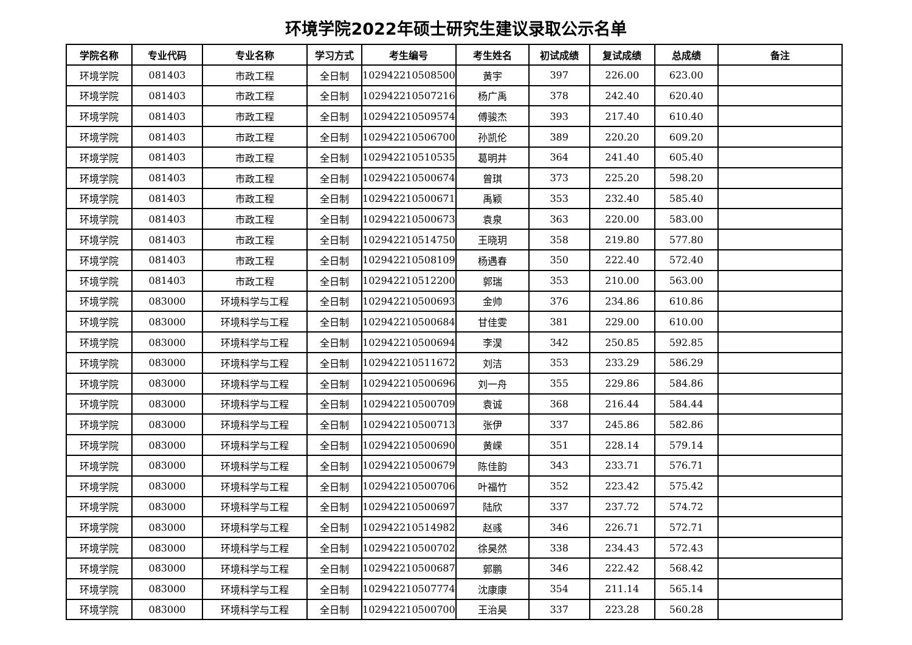环境学院2022年硕士研究生建议录取公示名单
| 学院名称 | 专业代码 | 专业名称 | 学习方式 | 考生编号 | 考生姓名 | 初试成绩 | 复试成绩 | 总成绩 | 备注 |
| --- | --- | --- | --- | --- | --- | --- | --- | --- | --- |
| 环境学院 | 081403 | 市政工程 | 全日制 | 102942210508500 | 黄宇 | 397 | 226.00 | 623.00 | |
| 环境学院 | 081403 | 市政工程 | 全日制 | 102942210507216 | 杨广禹 | 378 | 242.40 | 620.40 | |
| 环境学院 | 081403 | 市政工程 | 全日制 | 102942210509574 | 傅骏杰 | 393 | 217.40 | 610.40 | |
| 环境学院 | 081403 | 市政工程 | 全日制 | 102942210506700 | 孙凯伦 | 389 | 220.20 | 609.20 | |
| 环境学院 | 081403 | 市政工程 | 全日制 | 102942210510535 | 葛明井 | 364 | 241.40 | 605.40 | |
| 环境学院 | 081403 | 市政工程 | 全日制 | 102942210500674 | 曾琪 | 373 | 225.20 | 598.20 | |
| 环境学院 | 081403 | 市政工程 | 全日制 | 102942210500671 | 禹颖 | 353 | 232.40 | 585.40 | |
| 环境学院 | 081403 | 市政工程 | 全日制 | 102942210500673 | 袁泉 | 363 | 220.00 | 583.00 | |
| 环境学院 | 081403 | 市政工程 | 全日制 | 102942210514750 | 王晓玥 | 358 | 219.80 | 577.80 | |
| 环境学院 | 081403 | 市政工程 | 全日制 | 102942210508109 | 杨遇春 | 350 | 222.40 | 572.40 | |
| 环境学院 | 081403 | 市政工程 | 全日制 | 102942210512200 | 郭瑞 | 353 | 210.00 | 563.00 | |
| 环境学院 | 083000 | 环境科学与工程 | 全日制 | 102942210500693 | 金帅 | 376 | 234.86 | 610.86 | |
| 环境学院 | 083000 | 环境科学与工程 | 全日制 | 102942210500684 | 甘佳雯 | 381 | 229.00 | 610.00 | |
| 环境学院 | 083000 | 环境科学与工程 | 全日制 | 102942210500694 | 李淏 | 342 | 250.85 | 592.85 | |
| 环境学院 | 083000 | 环境科学与工程 | 全日制 | 102942210511672 | 刘洁 | 353 | 233.29 | 586.29 | |
| 环境学院 | 083000 | 环境科学与工程 | 全日制 | 102942210500696 | 刘一舟 | 355 | 229.86 | 584.86 | |
| 环境学院 | 083000 | 环境科学与工程 | 全日制 | 102942210500709 | 袁诚 | 368 | 216.44 | 584.44 | |
| 环境学院 | 083000 | 环境科学与工程 | 全日制 | 102942210500713 | 张伊 | 337 | 245.86 | 582.86 | |
| 环境学院 | 083000 | 环境科学与工程 | 全日制 | 102942210500690 | 黄嵘 | 351 | 228.14 | 579.14 | |
| 环境学院 | 083000 | 环境科学与工程 | 全日制 | 102942210500679 | 陈佳韵 | 343 | 233.71 | 576.71 | |
| 环境学院 | 083000 | 环境科学与工程 | 全日制 | 102942210500706 | 叶福竹 | 352 | 223.42 | 575.42 | |
| 环境学院 | 083000 | 环境科学与工程 | 全日制 | 102942210500697 | 陆欣 | 337 | 237.72 | 574.72 | |
| 环境学院 | 083000 | 环境科学与工程 | 全日制 | 102942210514982 | 赵彧 | 346 | 226.71 | 572.71 | |
| 环境学院 | 083000 | 环境科学与工程 | 全日制 | 102942210500702 | 徐昊然 | 338 | 234.43 | 572.43 | |
| 环境学院 | 083000 | 环境科学与工程 | 全日制 | 102942210500687 | 郭鹏 | 346 | 222.42 | 568.42 | |
| 环境学院 | 083000 | 环境科学与工程 | 全日制 | 102942210507774 | 沈康康 | 354 | 211.14 | 565.14 | |
| 环境学院 | 083000 | 环境科学与工程 | 全日制 | 102942210500700 | 王治昊 | 337 | 223.28 | 560.28 | |